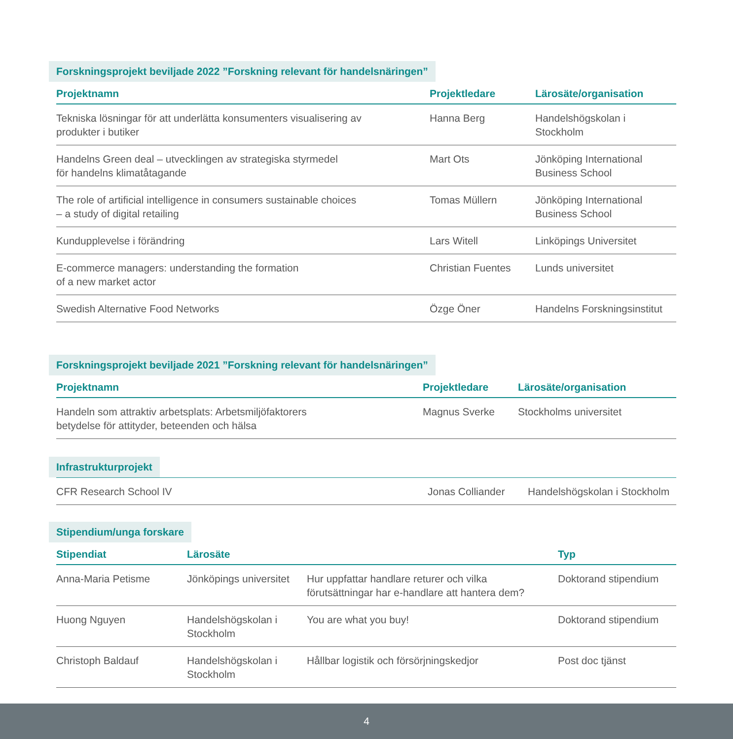Forskningsprojekt beviljade 2022 ”Forskning relevant för handelsnäringen”
| Projektnamn | Projektledare | Lärosäte/organisation |
| --- | --- | --- |
| Tekniska lösningar för att underlätta konsumenters visualisering av produkter i butiker | Hanna Berg | Handelshögskolan i Stockholm |
| Handelns Green deal – utvecklingen av strategiska styrmedel för handelns klimatåtagande | Mart Ots | Jönköping International Business School |
| The role of artificial intelligence in consumers sustainable choices – a study of digital retailing | Tomas Müllern | Jönköping International Business School |
| Kundupplevelse i förändring | Lars Witell | Linköpings Universitet |
| E-commerce managers: understanding the formation of a new market actor | Christian Fuentes | Lunds universitet |
| Swedish Alternative Food Networks | Özge Öner | Handelns Forskningsinstitut |
Forskningsprojekt beviljade 2021 ”Forskning relevant för handelsnäringen”
| Projektnamn | Projektledare | Lärosäte/organisation |
| --- | --- | --- |
| Handeln som attraktiv arbetsplats: Arbetsmiljöfaktorers betydelse för attityder, beteenden och hälsa | Magnus Sverke | Stockholms universitet |
Infrastrukturprojekt
| CFR Research School IV | Jonas Colliander | Handelshögskolan i Stockholm |
Stipendium/unga forskare
| Stipendiat | Lärosäte | | Typ |
| --- | --- | --- | --- |
| Anna-Maria Petisme | Jönköpings universitet | Hur uppfattar handlare returer och vilka förutsättningar har e-handlare att hantera dem? | Doktorand stipendium |
| Huong Nguyen | Handelshögskolan i Stockholm | You are what you buy! | Doktorand stipendium |
| Christoph Baldauf | Handelshögskolan i Stockholm | Hållbar logistik och försörjningskedjor | Post doc tjänst |
4